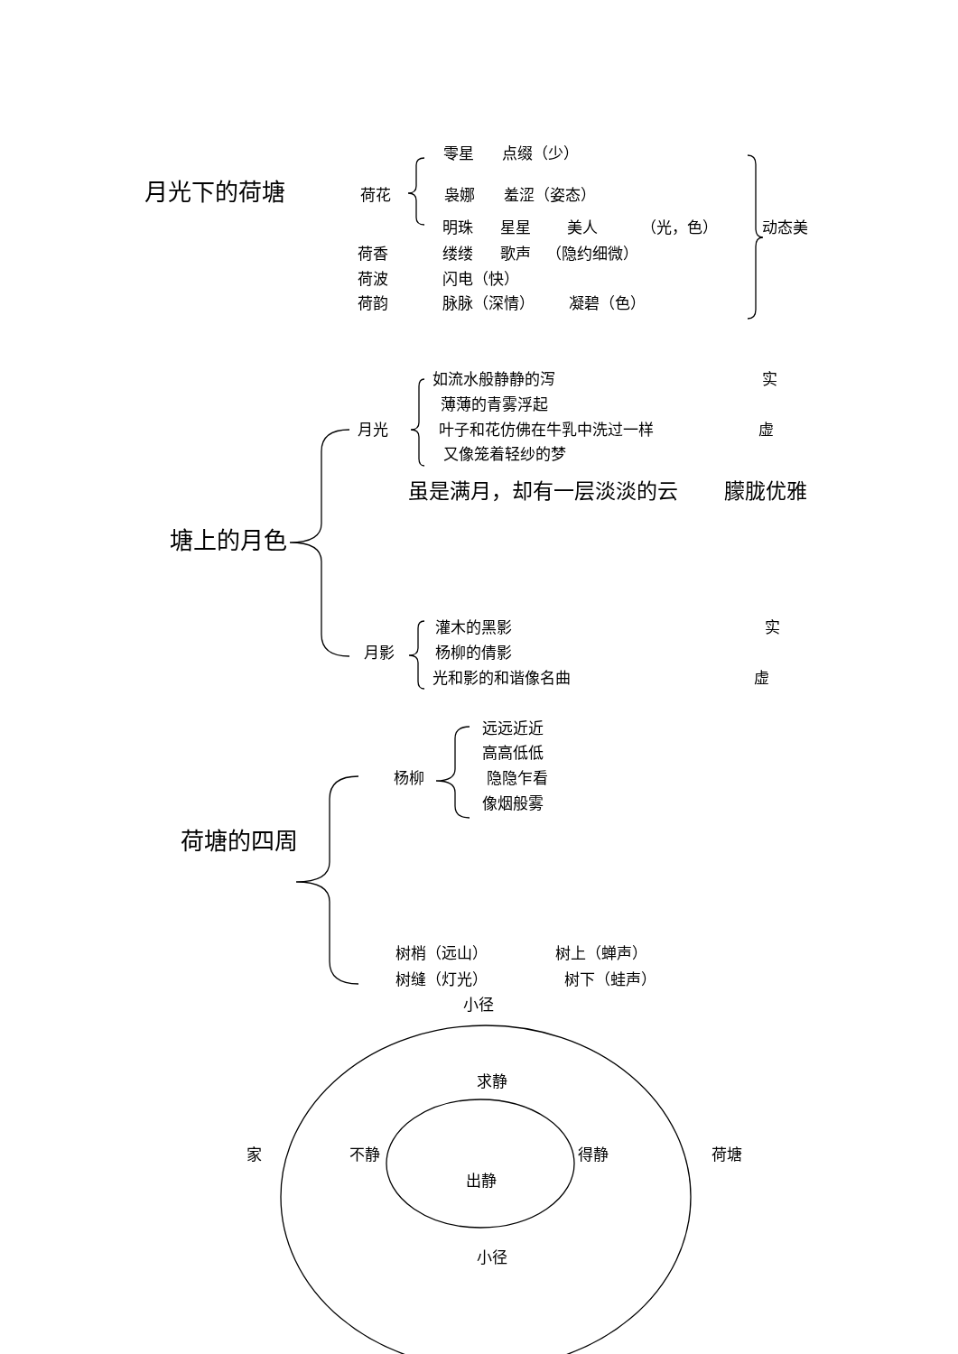零星 点缀（少）
月光下的荷塘 荷花 袅娜 羞涩（姿态）
明珠 星星 美人 （光，色） 动态美
荷香 缕缕 歌声 （隐约细微）
荷波 闪电（快）
荷韵 脉脉（深情） 凝碧（色）
如流水般静静的泻 实
薄薄的青雾浮起
月光 叶子和花仿佛在牛乳中洗过一样 虚
又像笼着轻纱的梦
虽是满月，却有一层淡淡的云 朦胧优雅
塘上的月色
灌木的黑影 实
月影 杨柳的倩影
光和影的和谐像名曲 虚
远远近近
高高低低
杨柳 隐隐乍看
像烟般雾
荷塘的四周
树梢（远山） 树上（蝉声）
树缝（灯光） 树下（蛙声）
小径
求静
家 不静 得静 荷塘
出静
小径